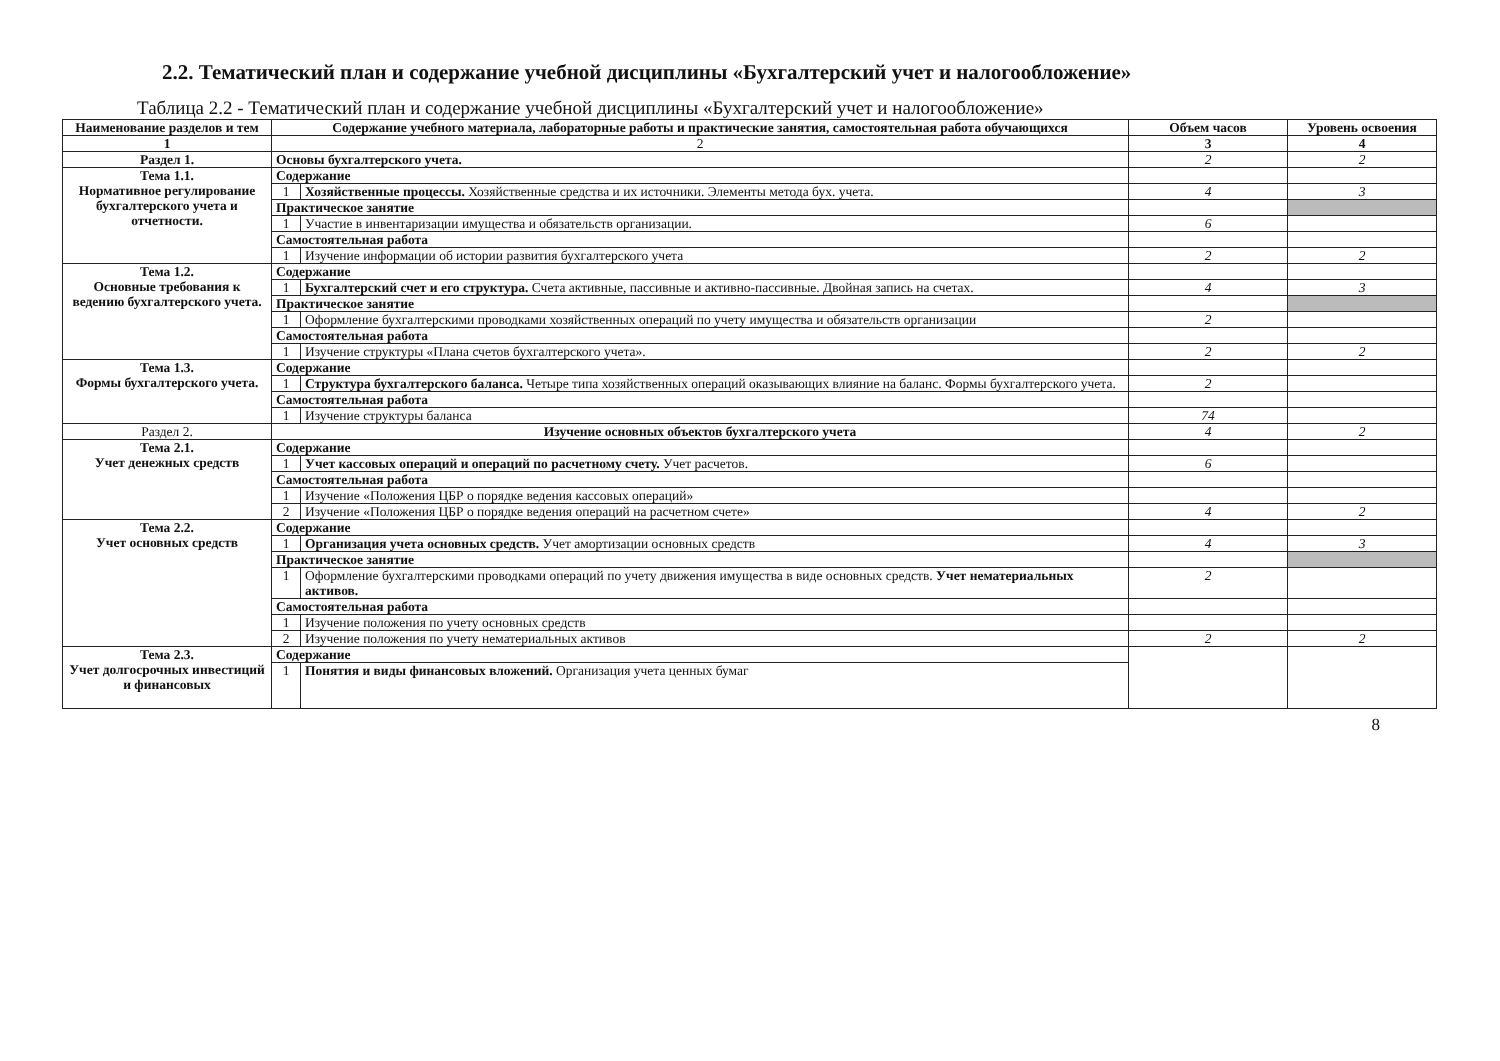2.2. Тематический план и содержание учебной дисциплины «Бухгалтерский учет и налогообложение»
Таблица 2.2 - Тематический план и содержание учебной дисциплины «Бухгалтерский учет и налогообложение»
| Наименование разделов и тем | Содержание учебного материала, лабораторные работы и практические занятия, самостоятельная работа обучающихся | | Объем часов | Уровень освоения |
| --- | --- | --- | --- | --- |
| 1 | 2 | | 3 | 4 |
| Раздел 1. | Основы бухгалтерского учета. | | 2 | 2 |
| Тема 1.1. Нормативное регулирование бухгалтерского учета и отчетности. | Содержание | | | |
| | 1 | Хозяйственные процессы. Хозяйственные средства и их источники. Элементы метода бух. учета. | 4 | 3 |
| | Практическое занятие | | | |
| | 1 | Участие в инвентаризации имущества и обязательств организации. | 6 | |
| | Самостоятельная работа | | | |
| | 1 | Изучение информации об истории развития бухгалтерского учета | 2 | 2 |
| Тема 1.2. Основные требования к ведению бухгалтерского учета. | Содержание | | | |
| | 1 | Бухгалтерский счет и его структура. Счета активные, пассивные и активно-пассивные. Двойная запись на счетах. | 4 | 3 |
| | Практическое занятие | | | |
| | 1 | Оформление бухгалтерскими проводками хозяйственных операций по учету имущества и обязательств организации | 2 | |
| | Самостоятельная работа | | | |
| | 1 | Изучение структуры «Плана счетов бухгалтерского учета». | 2 | 2 |
| Тема 1.3. Формы бухгалтерского учета. | Содержание | | | |
| | 1 | Структура бухгалтерского баланса. Четыре типа хозяйственных операций оказывающих влияние на баланс. Формы бухгалтерского учета. | 2 | |
| | Самостоятельная работа | | | |
| | 1 | Изучение структуры баланса | 74 | |
| Раздел 2. | Изучение основных объектов бухгалтерского учета | | 4 | 2 |
| Тема 2.1. Учет денежных средств | Содержание | | | |
| | 1 | Учет кассовых операций и операций по расчетному счету. Учет расчетов. | 6 | |
| | Самостоятельная работа | | | |
| | 1 | Изучение «Положения ЦБР о порядке ведения кассовых операций» | | |
| | 2 | Изучение «Положения ЦБР о порядке ведения операций на расчетном счете» | 4 | 2 |
| Тема 2.2. Учет основных средств | Содержание | | | |
| | 1 | Организация учета основных средств. Учет амортизации основных средств | 4 | 3 |
| | Практическое занятие | | | |
| | 1 | Оформление бухгалтерскими проводками операций по учету движения имущества в виде основных средств. Учет нематериальных активов. | 2 | |
| | Самостоятельная работа | | | |
| | 1 | Изучение положения по учету основных средств | | |
| | 2 | Изучение положения по учету нематериальных активов | 2 | 2 |
| Тема 2.3. Учет долгосрочных инвестиций и финансовых | Содержание | | | |
| | 1 | Понятия и виды финансовых вложений. Организация учета ценных бумаг | | |
8